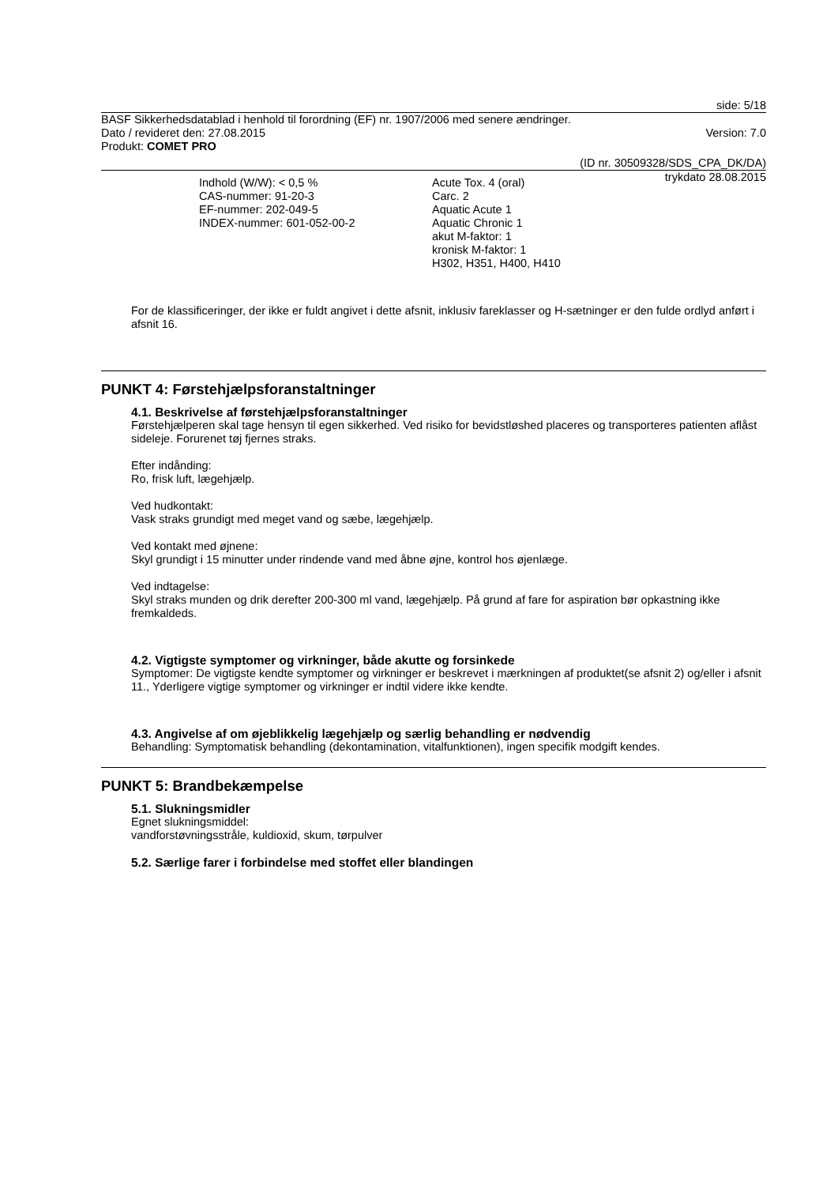side: 5/18
BASF Sikkerhedsdatablad i henhold til forordning (EF) nr. 1907/2006 med senere ændringer.
Dato / revideret den: 27.08.2015 Version: 7.0
Produkt: COMET PRO
(ID nr. 30509328/SDS_CPA_DK/DA)
trykdato 28.08.2015
Indhold (W/W): < 0,5 %
CAS-nummer: 91-20-3
EF-nummer: 202-049-5
INDEX-nummer: 601-052-00-2
Acute Tox. 4 (oral)
Carc. 2
Aquatic Acute 1
Aquatic Chronic 1
akut M-faktor: 1
kronisk M-faktor: 1
H302, H351, H400, H410
For de klassificeringer, der ikke er fuldt angivet i dette afsnit, inklusiv fareklasser og H-sætninger er den fulde ordlyd anført i afsnit 16.
PUNKT 4: Førstehjælpsforanstaltninger
4.1. Beskrivelse af førstehjælpsforanstaltninger
Førstehjælperen skal tage hensyn til egen sikkerhed. Ved risiko for bevidstløshed placeres og transporteres patienten aflåst sideleje. Forurenet tøj fjernes straks.
Efter indånding:
Ro, frisk luft, lægehjælp.
Ved hudkontakt:
Vask straks grundigt med meget vand og sæbe, lægehjælp.
Ved kontakt med øjnene:
Skyl grundigt i 15 minutter under rindende vand med åbne øjne, kontrol hos øjenlæge.
Ved indtagelse:
Skyl straks munden og drik derefter 200-300 ml vand, lægehjælp. På grund af fare for aspiration bør opkastning ikke fremkaldeds.
4.2. Vigtigste symptomer og virkninger, både akutte og forsinkede
Symptomer: De vigtigste kendte symptomer og virkninger er beskrevet i mærkningen af produktet(se afsnit 2) og/eller i afsnit 11., Yderligere vigtige symptomer og virkninger er indtil videre ikke kendte.
4.3. Angivelse af om øjeblikkelig lægehjælp og særlig behandling er nødvendig
Behandling: Symptomatisk behandling (dekontamination, vitalfunktionen), ingen specifik modgift kendes.
PUNKT 5: Brandbekæmpelse
5.1. Slukningsmidler
Egnet slukningsmiddel:
vandforstøvningsstråle, kuldioxid, skum, tørpulver
5.2. Særlige farer i forbindelse med stoffet eller blandingen